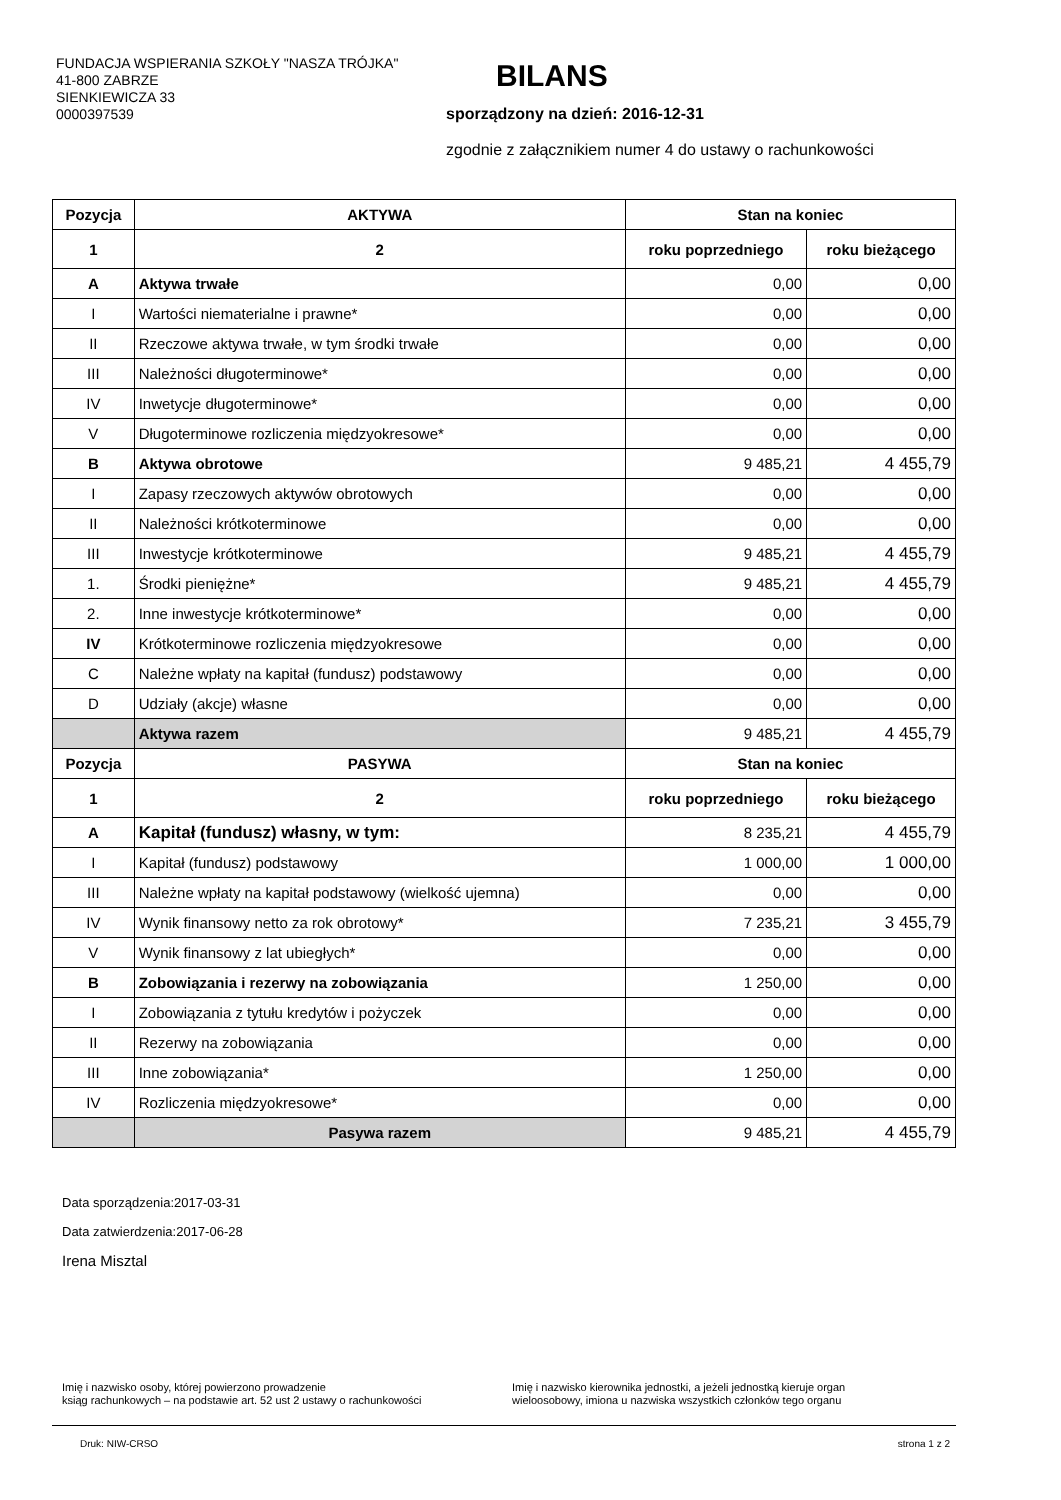FUNDACJA WSPIERANIA SZKOŁY "NASZA TRÓJKA"
41-800 ZABRZE
SIENKIEWICZA 33
0000397539
BILANS
sporządzony na dzień: 2016-12-31
zgodnie z załącznikiem numer 4 do ustawy o rachunkowości
| Pozycja | AKTYWA | Stan na koniec | |
| --- | --- | --- | --- |
| 1 | 2 | roku poprzedniego | roku bieżącego |
| A | Aktywa trwałe | 0,00 | 0,00 |
| I | Wartości niematerialne i prawne* | 0,00 | 0,00 |
| II | Rzeczowe aktywa trwałe, w tym środki trwałe | 0,00 | 0,00 |
| III | Należności długoterminowe* | 0,00 | 0,00 |
| IV | Inwetycje długoterminowe* | 0,00 | 0,00 |
| V | Długoterminowe rozliczenia międzyokresowe* | 0,00 | 0,00 |
| B | Aktywa obrotowe | 9 485,21 | 4 455,79 |
| I | Zapasy rzeczowych aktywów obrotowych | 0,00 | 0,00 |
| II | Należności krótkoterminowe | 0,00 | 0,00 |
| III | Inwestycje krótkoterminowe | 9 485,21 | 4 455,79 |
| 1. | Środki pieniężne* | 9 485,21 | 4 455,79 |
| 2. | Inne inwestycje krótkoterminowe* | 0,00 | 0,00 |
| IV | Krótkoterminowe rozliczenia międzyokresowe | 0,00 | 0,00 |
| C | Należne wpłaty na kapitał (fundusz) podstawowy | 0,00 | 0,00 |
| D | Udziały (akcje) własne | 0,00 | 0,00 |
| | Aktywa razem | 9 485,21 | 4 455,79 |
| Pozycja | PASYWA | Stan na koniec | |
| 1 | 2 | roku poprzedniego | roku bieżącego |
| A | Kapitał (fundusz) własny, w tym: | 8 235,21 | 4 455,79 |
| I | Kapitał (fundusz) podstawowy | 1 000,00 | 1 000,00 |
| III | Należne wpłaty na kapitał podstawowy (wielkość ujemna) | 0,00 | 0,00 |
| IV | Wynik finansowy netto za rok obrotowy* | 7 235,21 | 3 455,79 |
| V | Wynik finansowy z lat ubiegłych* | 0,00 | 0,00 |
| B | Zobowiązania i rezerwy na zobowiązania | 1 250,00 | 0,00 |
| I | Zobowiązania z tytułu kredytów i pożyczek | 0,00 | 0,00 |
| II | Rezerwy na zobowiązania | 0,00 | 0,00 |
| III | Inne zobowiązania* | 1 250,00 | 0,00 |
| IV | Rozliczenia międzyokresowe* | 0,00 | 0,00 |
| | Pasywa razem | 9 485,21 | 4 455,79 |
Data sporządzenia:2017-03-31
Data zatwierdzenia:2017-06-28
Irena Misztal
Imię i nazwisko osoby, której powierzono prowadzenie
ksiąg rachunkowych – na podstawie art. 52 ust 2 ustawy o rachunkowości
Imię i nazwisko kierownika jednostki, a jeżeli jednostką kieruje organ
wieloosobowy, imiona u nazwiska wszystkich członków tego organu
Druk: NIW-CRSO strona 1 z 2